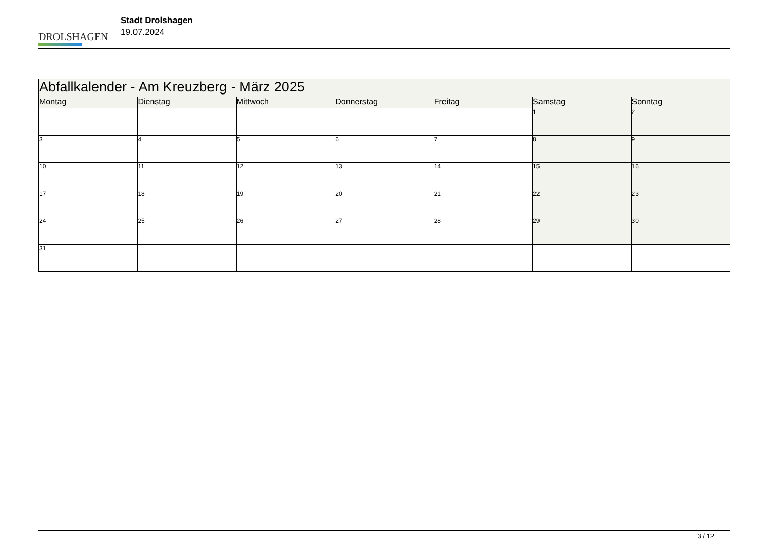DROLSHAGEN
Stadt Drolshagen
19.07.2024
| Abfallkalender - Am Kreuzberg - März 2025 | | | | | | |
| --- | --- | --- | --- | --- | --- | --- |
| Montag | Dienstag | Mittwoch | Donnerstag | Freitag | Samstag | Sonntag |
| | | | | | 1 | 2 |
| 3 | 4 | 5 | 6 | 7 | 8 | 9 |
| 10 | 11 | 12 | 13 | 14 | 15 | 16 |
| 17 | 18 | 19 | 20 | 21 | 22 | 23 |
| 24 | 25 | 26 | 27 | 28 | 29 | 30 |
| 31 | | | | | | |
3 / 12